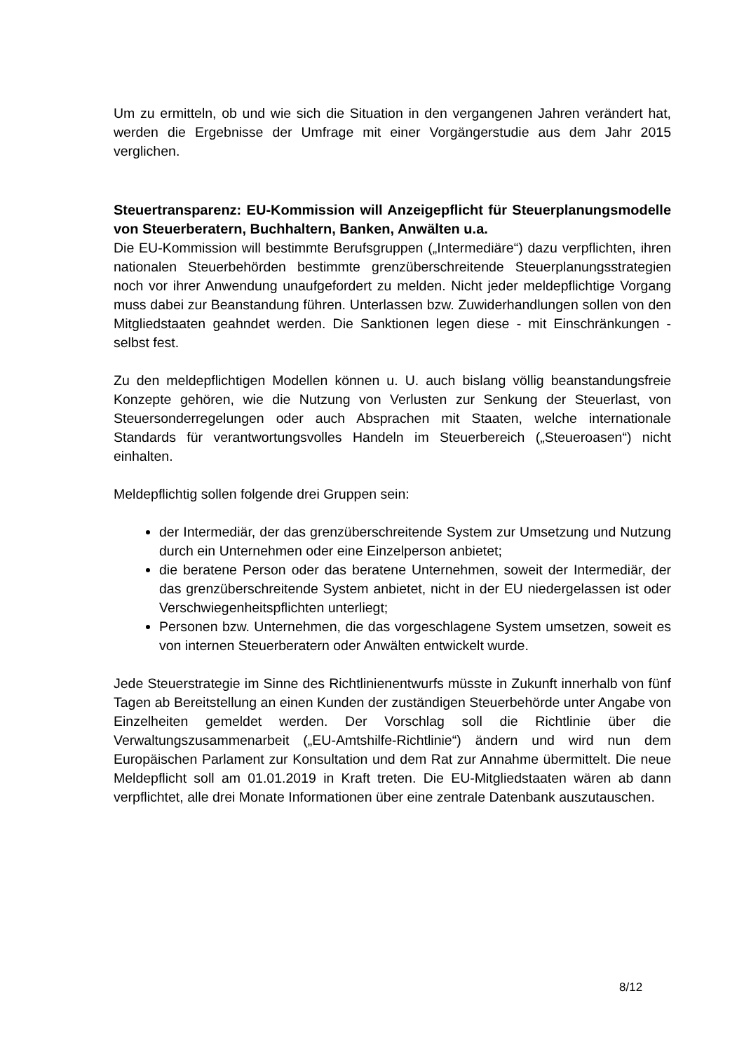Um zu ermitteln, ob und wie sich die Situation in den vergangenen Jahren verändert hat, werden die Ergebnisse der Umfrage mit einer Vorgängerstudie aus dem Jahr 2015 verglichen.
Steuertransparenz: EU-Kommission will Anzeigepflicht für Steuerplanungsmodelle von Steuerberatern, Buchhaltern, Banken, Anwälten u.a.
Die EU-Kommission will bestimmte Berufsgruppen („Intermediäre“) dazu verpflichten, ihren nationalen Steuerbehörden bestimmte grenzüberschreitende Steuerplanungsstrategien noch vor ihrer Anwendung unaufgefordert zu melden. Nicht jeder meldepflichtige Vorgang muss dabei zur Beanstandung führen. Unterlassen bzw. Zuwiderhandlungen sollen von den Mitgliedstaaten geahndet werden. Die Sanktionen legen diese - mit Einschränkungen - selbst fest.
Zu den meldepflichtigen Modellen können u. U. auch bislang völlig beanstandungsfreie Konzepte gehören, wie die Nutzung von Verlusten zur Senkung der Steuerlast, von Steuersonderregelungen oder auch Absprachen mit Staaten, welche internationale Standards für verantwortungsvolles Handeln im Steuerbereich („Steueroasen“) nicht einhalten.
Meldepflichtig sollen folgende drei Gruppen sein:
der Intermediär, der das grenzüberschreitende System zur Umsetzung und Nutzung durch ein Unternehmen oder eine Einzelperson anbietet;
die beratene Person oder das beratene Unternehmen, soweit der Intermediär, der das grenzüberschreitende System anbietet, nicht in der EU niedergelassen ist oder Verschwiegenheitspflichten unterliegt;
Personen bzw. Unternehmen, die das vorgeschlagene System umsetzen, soweit es von internen Steuerberatern oder Anwälten entwickelt wurde.
Jede Steuerstrategie im Sinne des Richtlinienentwurfs müsste in Zukunft innerhalb von fünf Tagen ab Bereitstellung an einen Kunden der zuständigen Steuerbehörde unter Angabe von Einzelheiten gemeldet werden. Der Vorschlag soll die Richtlinie über die Verwaltungszusammenarbeit („EU-Amtshilfe-Richtlinie“) ändern und wird nun dem Europäischen Parlament zur Konsultation und dem Rat zur Annahme übermittelt. Die neue Meldepflicht soll am 01.01.2019 in Kraft treten. Die EU-Mitgliedstaaten wären ab dann verpflichtet, alle drei Monate Informationen über eine zentrale Datenbank auszutauschen.
8/12